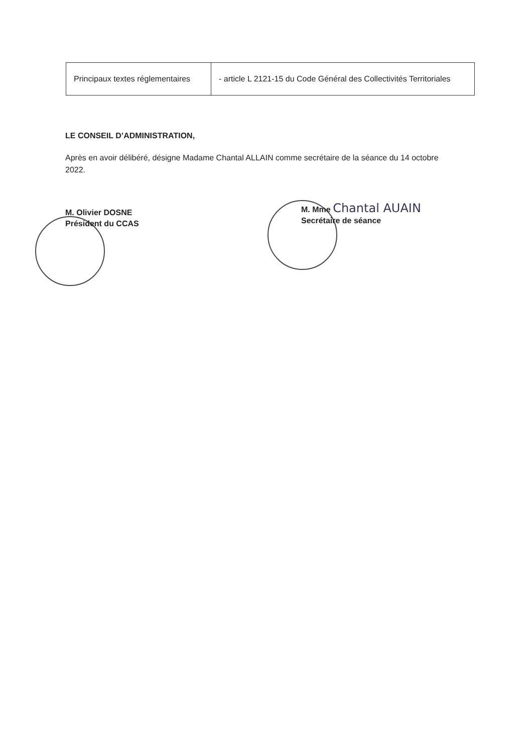| Principaux textes réglementaires | - article L 2121-15 du Code Général des Collectivités Territoriales |
LE CONSEIL D’ADMINISTRATION,
Après en avoir délibéré, désigne Madame Chantal ALLAIN comme secrétaire de la séance du 14 octobre 2022.
M. Olivier DOSNE
Président du CCAS
M. Mme Chantal AUAIN
Secrétaire de séance